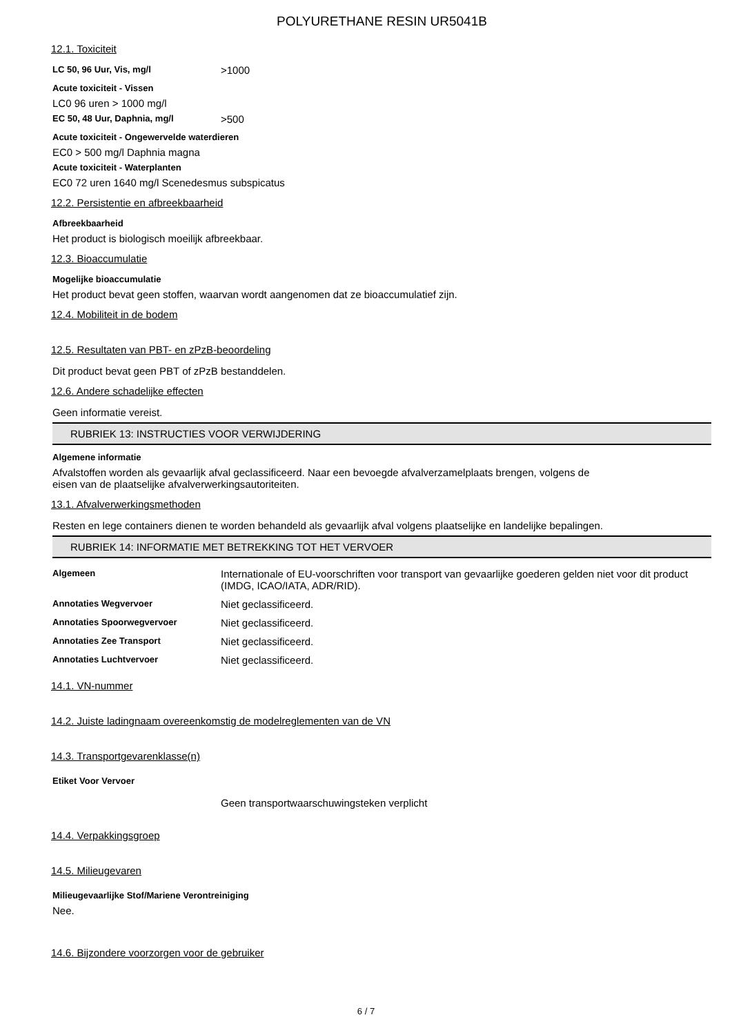POLYURETHANE RESIN UR5041B
12.1. Toxiciteit
LC 50, 96 Uur, Vis, mg/l >1000
Acute toxiciteit - Vissen
LC0 96 uren > 1000 mg/l
EC 50, 48 Uur, Daphnia, mg/l >500
Acute toxiciteit - Ongewervelde waterdieren
EC0 > 500 mg/l Daphnia magna
Acute toxiciteit - Waterplanten
EC0 72 uren 1640 mg/l Scenedesmus subspicatus
12.2. Persistentie en afbreekbaarheid
Afbreekbaarheid
Het product is biologisch moeilijk afbreekbaar.
12.3. Bioaccumulatie
Mogelijke bioaccumulatie
Het product bevat geen stoffen, waarvan wordt aangenomen dat ze bioaccumulatief zijn.
12.4. Mobiliteit in de bodem
12.5. Resultaten van PBT- en zPzB-beoordeling
Dit product bevat geen PBT of zPzB bestanddelen.
12.6. Andere schadelijke effecten
Geen informatie vereist.
RUBRIEK 13: INSTRUCTIES VOOR VERWIJDERING
Algemene informatie
Afvalstoffen worden als gevaarlijk afval geclassificeerd. Naar een bevoegde afvalverzamelplaats brengen, volgens de
eisen van de plaatselijke afvalverwerkingsautoriteiten.
13.1. Afvalverwerkingsmethoden
Resten en lege containers dienen te worden behandeld als gevaarlijk afval volgens plaatselijke en landelijke bepalingen.
RUBRIEK 14: INFORMATIE MET BETREKKING TOT HET VERVOER
Algemeen Internationale of EU-voorschriften voor transport van gevaarlijke goederen gelden niet voor dit product (IMDG, ICAO/IATA, ADR/RID).
Annotaties Wegvervoer Niet geclassificeerd.
Annotaties Spoorwegvervoer Niet geclassificeerd.
Annotaties Zee Transport Niet geclassificeerd.
Annotaties Luchtvervoer Niet geclassificeerd.
14.1. VN-nummer
14.2. Juiste ladingnaam overeenkomstig de modelreglementen van de VN
14.3. Transportgevarenklasse(n)
Etiket Voor Vervoer
Geen transportwaarschuwingsteken verplicht
14.4. Verpakkingsgroep
14.5. Milieugevaren
Milieugevaarlijke Stof/Mariene Verontreiniging
Nee.
14.6. Bijzondere voorzorgen voor de gebruiker
6 / 7